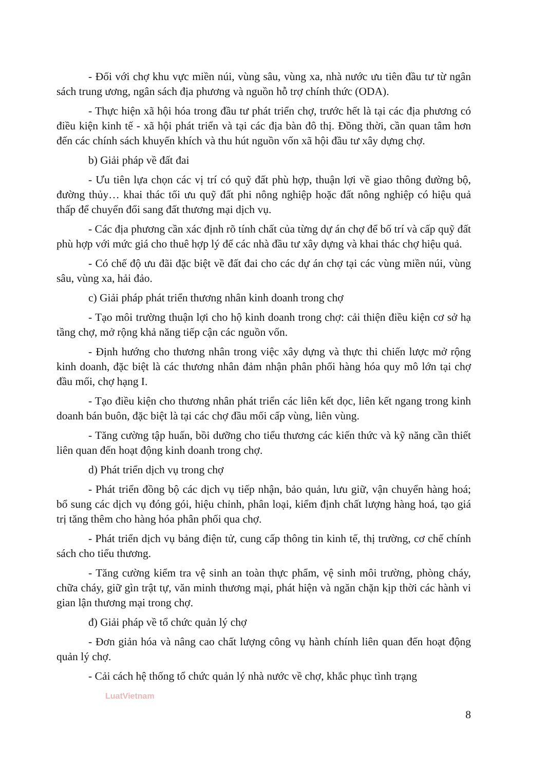- Đối với chợ khu vực miền núi, vùng sâu, vùng xa, nhà nước ưu tiên đầu tư từ ngân sách trung ương, ngân sách địa phương và nguồn hỗ trợ chính thức (ODA).
- Thực hiện xã hội hóa trong đầu tư phát triển chợ, trước hết là tại các địa phương có điều kiện kinh tế - xã hội phát triển và tại các địa bàn đô thị. Đồng thời, cần quan tâm hơn đến các chính sách khuyến khích và thu hút nguồn vốn xã hội đầu tư xây dựng chợ.
b) Giải pháp về đất đai
- Ưu tiên lựa chọn các vị trí có quỹ đất phù hợp, thuận lợi về giao thông đường bộ, đường thủy… khai thác tối ưu quỹ đất phi nông nghiệp hoặc đất nông nghiệp có hiệu quả thấp để chuyển đổi sang đất thương mại dịch vụ.
- Các địa phương cần xác định rõ tính chất của từng dự án chợ để bố trí và cấp quỹ đất phù hợp với mức giá cho thuê hợp lý để các nhà đầu tư xây dựng và khai thác chợ hiệu quả.
- Có chế độ ưu đãi đặc biệt về đất đai cho các dự án chợ tại các vùng miền núi, vùng sâu, vùng xa, hải đảo.
c) Giải pháp phát triển thương nhân kinh doanh trong chợ
- Tạo môi trường thuận lợi cho hộ kinh doanh trong chợ: cải thiện điều kiện cơ sở hạ tầng chợ, mở rộng khả năng tiếp cận các nguồn vốn.
- Định hướng cho thương nhân trong việc xây dựng và thực thi chiến lược mở rộng kinh doanh, đặc biệt là các thương nhân đảm nhận phân phối hàng hóa quy mô lớn tại chợ đầu mối, chợ hạng I.
- Tạo điều kiện cho thương nhân phát triển các liên kết dọc, liên kết ngang trong kinh doanh bán buôn, đặc biệt là tại các chợ đầu mối cấp vùng, liên vùng.
- Tăng cường tập huấn, bồi dưỡng cho tiểu thương các kiến thức và kỹ năng cần thiết liên quan đến hoạt động kinh doanh trong chợ.
d) Phát triển dịch vụ trong chợ
- Phát triển đồng bộ các dịch vụ tiếp nhận, bảo quản, lưu giữ, vận chuyển hàng hoá; bổ sung các dịch vụ đóng gói, hiệu chỉnh, phân loại, kiểm định chất lượng hàng hoá, tạo giá trị tăng thêm cho hàng hóa phân phối qua chợ.
- Phát triển dịch vụ bảng điện tử, cung cấp thông tin kinh tế, thị trường, cơ chế chính sách cho tiểu thương.
- Tăng cường kiểm tra vệ sinh an toàn thực phẩm, vệ sinh môi trường, phòng cháy, chữa cháy, giữ gìn trật tự, văn minh thương mại, phát hiện và ngăn chặn kịp thời các hành vi gian lận thương mại trong chợ.
đ) Giải pháp về tổ chức quản lý chợ
- Đơn giản hóa và nâng cao chất lượng công vụ hành chính liên quan đến hoạt động quản lý chợ.
- Cải cách hệ thống tổ chức quản lý nhà nước về chợ, khắc phục tình trạng
LuatVietnam
8